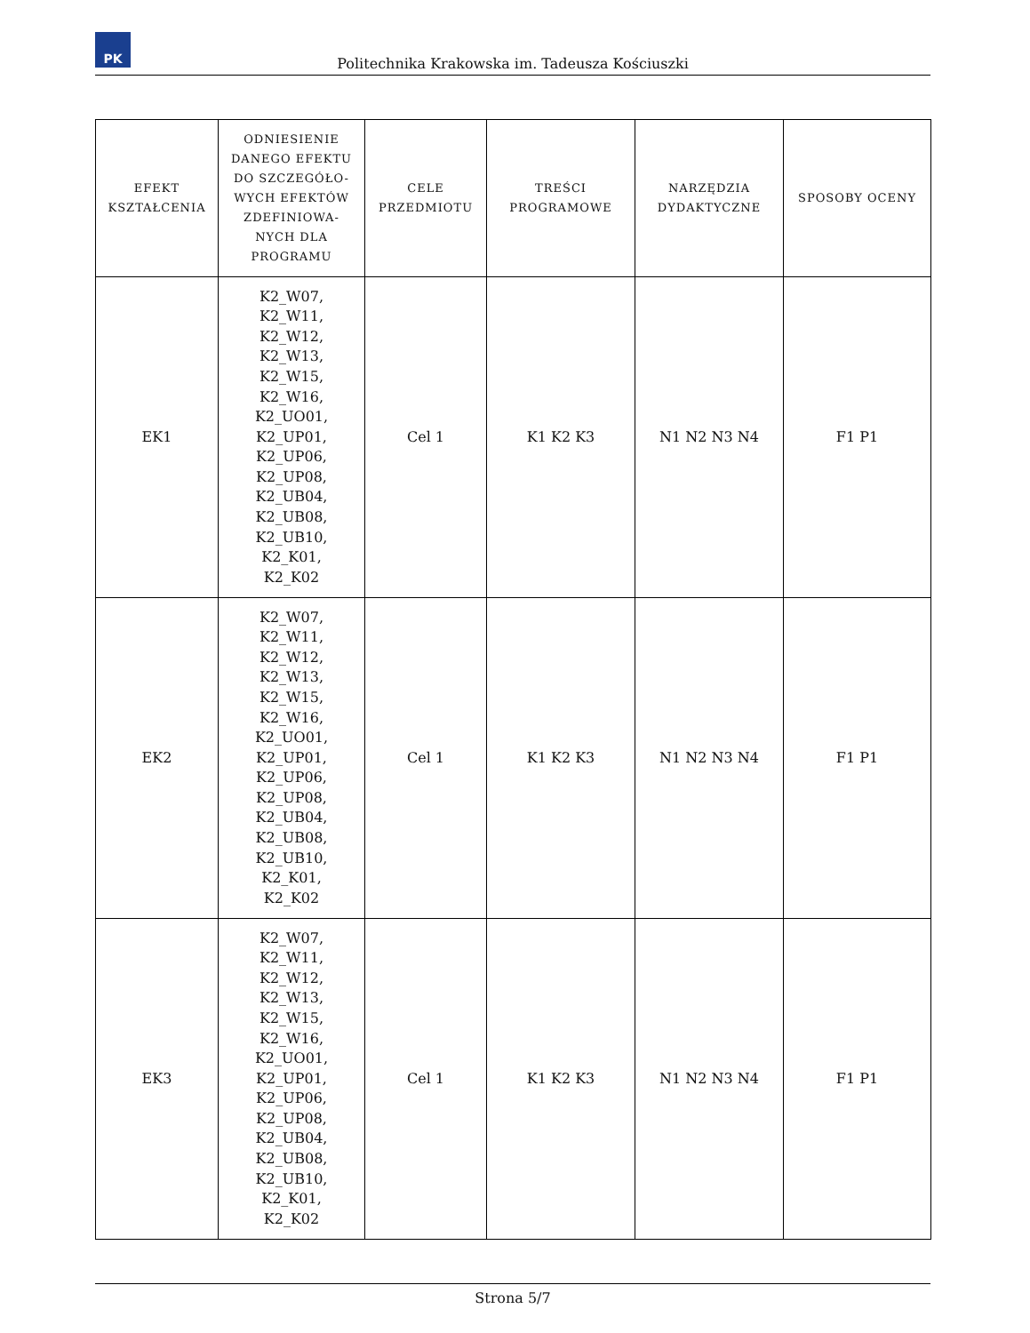PK
Politechnika Krakowska im. Tadeusza Kościuszki
| EFEKT KSZTAŁCENIA | ODNIESIENIE DANEGO EFEKTU DO SZCZEGÓŁO-WYCH EFEKTÓW ZDEFINIOWA-NYCH DLA PROGRAMU | CELE PRZEDMIOTU | TREŚCI PROGRAMOWE | NARZĘDZIA DYDAKTYCZNE | SPOSOBY OCENY |
| --- | --- | --- | --- | --- | --- |
| EK1 | K2_W07, K2_W11, K2_W12, K2_W13, K2_W15, K2_W16, K2_UO01, K2_UP01, K2_UP06, K2_UP08, K2_UB04, K2_UB08, K2_UB10, K2_K01, K2_K02 | Cel 1 | K1 K2 K3 | N1 N2 N3 N4 | F1 P1 |
| EK2 | K2_W07, K2_W11, K2_W12, K2_W13, K2_W15, K2_W16, K2_UO01, K2_UP01, K2_UP06, K2_UP08, K2_UB04, K2_UB08, K2_UB10, K2_K01, K2_K02 | Cel 1 | K1 K2 K3 | N1 N2 N3 N4 | F1 P1 |
| EK3 | K2_W07, K2_W11, K2_W12, K2_W13, K2_W15, K2_W16, K2_UO01, K2_UP01, K2_UP06, K2_UP08, K2_UB04, K2_UB08, K2_UB10, K2_K01, K2_K02 | Cel 1 | K1 K2 K3 | N1 N2 N3 N4 | F1 P1 |
Strona 5/7